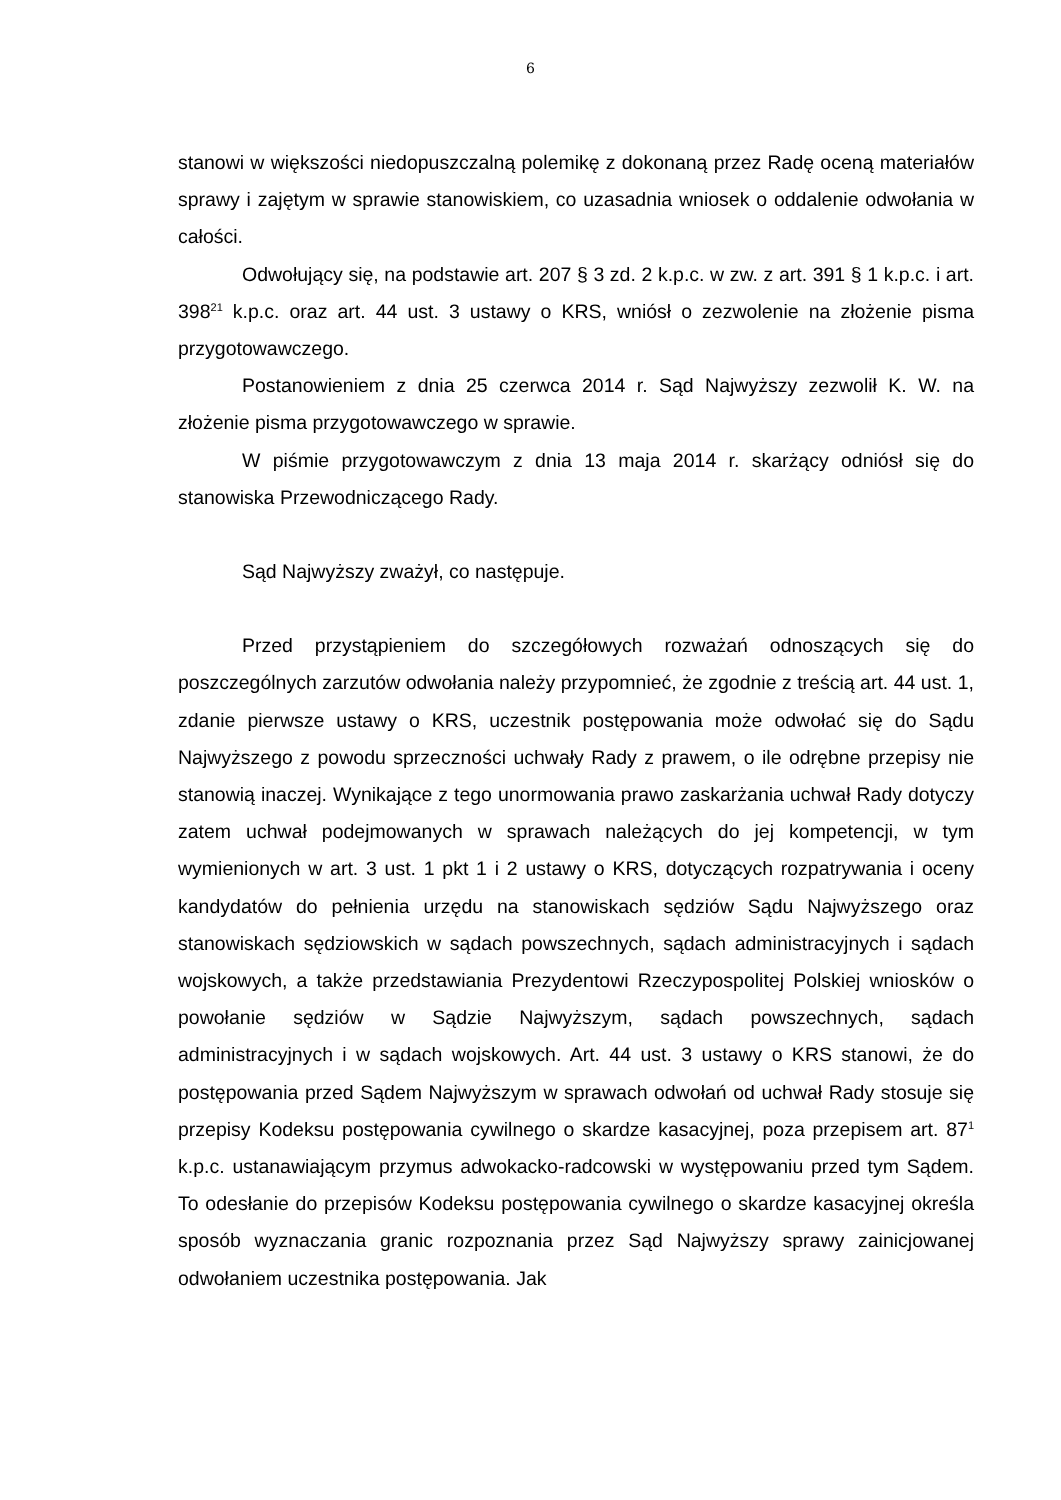6
stanowi w większości niedopuszczalną polemikę z dokonaną przez Radę oceną materiałów sprawy i zajętym w sprawie stanowiskiem, co uzasadnia wniosek o oddalenie odwołania w całości.
Odwołujący się, na podstawie art. 207 § 3 zd. 2 k.p.c. w zw. z art. 391 § 1 k.p.c. i art. 398<sup>21</sup> k.p.c. oraz art. 44 ust. 3 ustawy o KRS, wniósł o zezwolenie na złożenie pisma przygotowawczego.
Postanowieniem z dnia 25 czerwca 2014 r. Sąd Najwyższy zezwolił K. W. na złożenie pisma przygotowawczego w sprawie.
W piśmie przygotowawczym z dnia 13 maja 2014 r. skarżący odniósł się do stanowiska Przewodniczącego Rady.
Sąd Najwyższy zważył, co następuje.
Przed przystąpieniem do szczegółowych rozważań odnoszących się do poszczególnych zarzutów odwołania należy przypomnieć, że zgodnie z treścią art. 44 ust. 1, zdanie pierwsze ustawy o KRS, uczestnik postępowania może odwołać się do Sądu Najwyższego z powodu sprzeczności uchwały Rady z prawem, o ile odrębne przepisy nie stanowią inaczej. Wynikające z tego unormowania prawo zaskarżania uchwał Rady dotyczy zatem uchwał podejmowanych w sprawach należących do jej kompetencji, w tym wymienionych w art. 3 ust. 1 pkt 1 i 2 ustawy o KRS, dotyczących rozpatrywania i oceny kandydatów do pełnienia urzędu na stanowiskach sędziów Sądu Najwyższego oraz stanowiskach sędziowskich w sądach powszechnych, sądach administracyjnych i sądach wojskowych, a także przedstawiania Prezydentowi Rzeczypospolitej Polskiej wniosków o powołanie sędziów w Sądzie Najwyższym, sądach powszechnych, sądach administracyjnych i w sądach wojskowych. Art. 44 ust. 3 ustawy o KRS stanowi, że do postępowania przed Sądem Najwyższym w sprawach odwołań od uchwał Rady stosuje się przepisy Kodeksu postępowania cywilnego o skardze kasacyjnej, poza przepisem art. 87<sup>1</sup> k.p.c. ustanawiającym przymus adwokacko-radcowski w występowaniu przed tym Sądem. To odesłanie do przepisów Kodeksu postępowania cywilnego o skardze kasacyjnej określa sposób wyznaczania granic rozpoznania przez Sąd Najwyższy sprawy zainicjowanej odwołaniem uczestnika postępowania. Jak